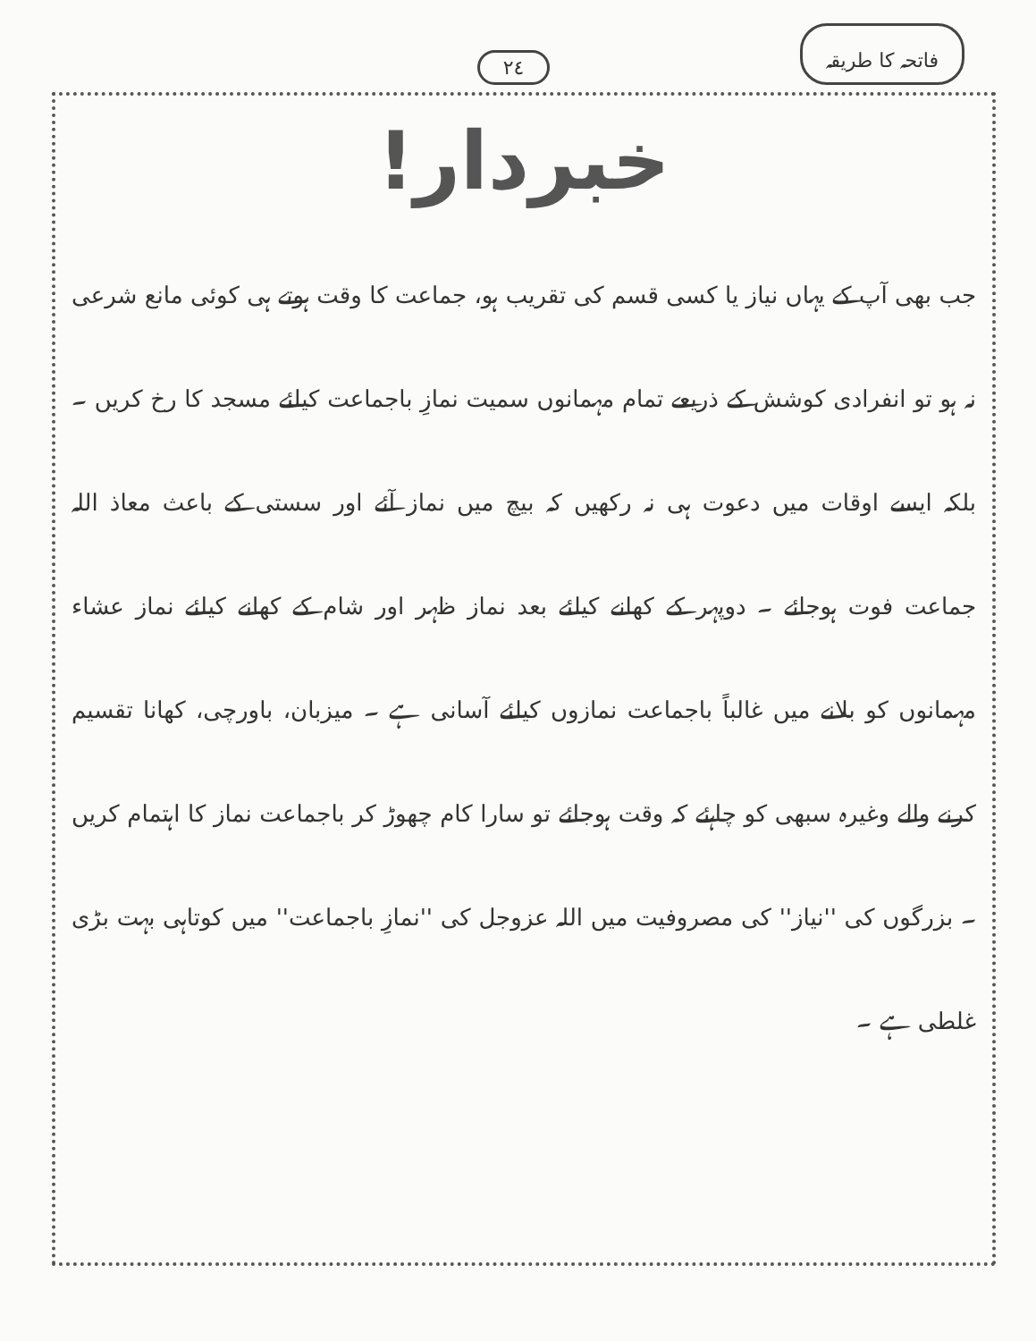فاتحہ کا طریقہ ٢٤
خبردار!
جب بھی آپ کے یہاں نیاز یا کسی قسم کی تقریب ہو، جماعت کا وقت ہوتے ہی کوئی مانع شرعی نہ ہو تو انفرادی کوشش کے ذریعے تمام مہمانوں سمیت نمازِ باجماعت کیلئے مسجد کا رخ کریں ۔ بلکہ ایسے اوقات میں دعوت ہی نہ رکھیں کہ بیچ میں نماز آئے اور سستی کے باعث معاذ اللہ جماعت فوت ہوجائے ۔ دوپہر کے کھانے کیلئے بعد نماز ظہر اور شام کے کھانے کیلئے نماز عشاء مہمانوں کو بلانے میں غالباً باجماعت نمازوں کیلئے آسانی ہے ۔ میزبان، باورچی، کھانا تقسیم کرنے والے وغیرہ سبھی کو چاہئے کہ وقت ہوجائے تو سارا کام چھوڑ کر باجماعت نماز کا اہتمام کریں ۔ بزرگوں کی ''نیاز'' کی مصروفیت میں اللہ عزوجل کی ''نمازِ باجماعت'' میں کوتاہی بہت بڑی غلطی ہے ۔